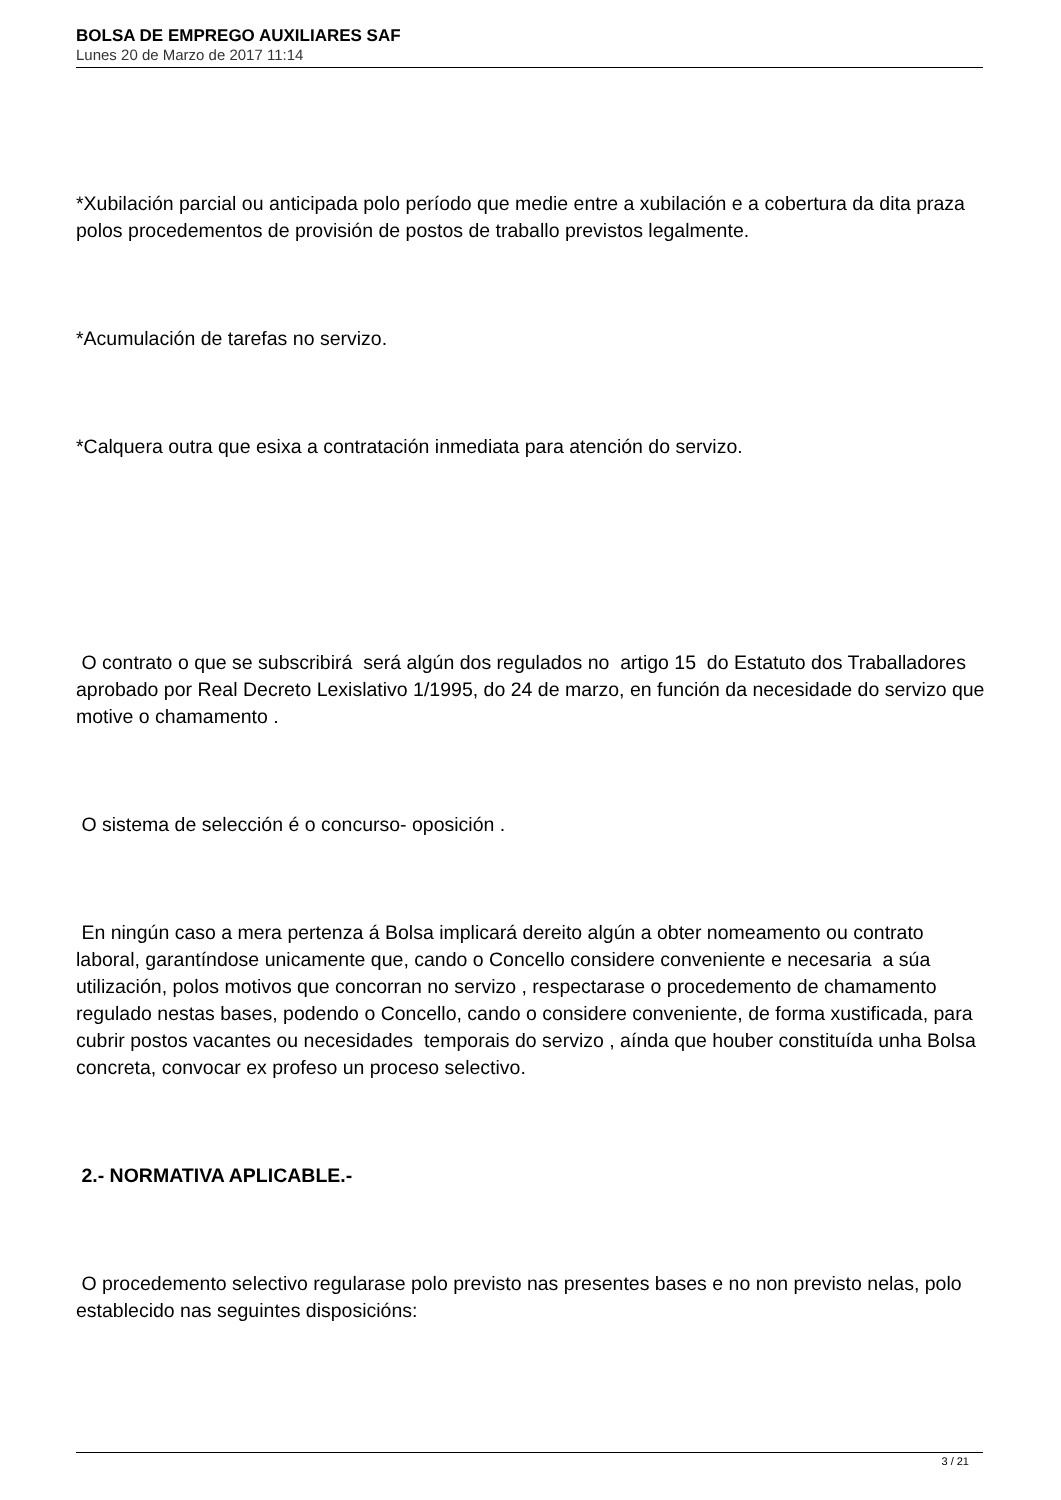BOLSA DE EMPREGO AUXILIARES SAF
Lunes 20 de Marzo de 2017 11:14
*Xubilación parcial ou anticipada polo período que medie entre a xubilación e a cobertura da dita praza polos procedementos de provisión de postos de traballo previstos legalmente.
*Acumulación de tarefas no servizo.
*Calquera outra que esixa a contratación inmediata para atención do servizo.
O contrato o que se subscribirá será algún dos regulados no artigo 15 do Estatuto dos Traballadores aprobado por Real Decreto Lexislativo 1/1995, do 24 de marzo, en función da necesidade do servizo que motive o chamamento .
O sistema de selección é o concurso- oposición .
En ningún caso a mera pertenza á Bolsa implicará dereito algún a obter nomeamento ou contrato laboral, garantíndose unicamente que, cando o Concello considere conveniente e necesaria a súa utilización, polos motivos que concorran no servizo , respectarase o procedemento de chamamento regulado nestas bases, podendo o Concello, cando o considere conveniente, de forma xustificada, para cubrir postos vacantes ou necesidades temporais do servizo , aínda que houber constituída unha Bolsa concreta, convocar ex profeso un proceso selectivo.
2.- NORMATIVA APLICABLE.-
O procedemento selectivo regularase polo previsto nas presentes bases e no non previsto nelas, polo establecido nas seguintes disposicións:
3 / 21